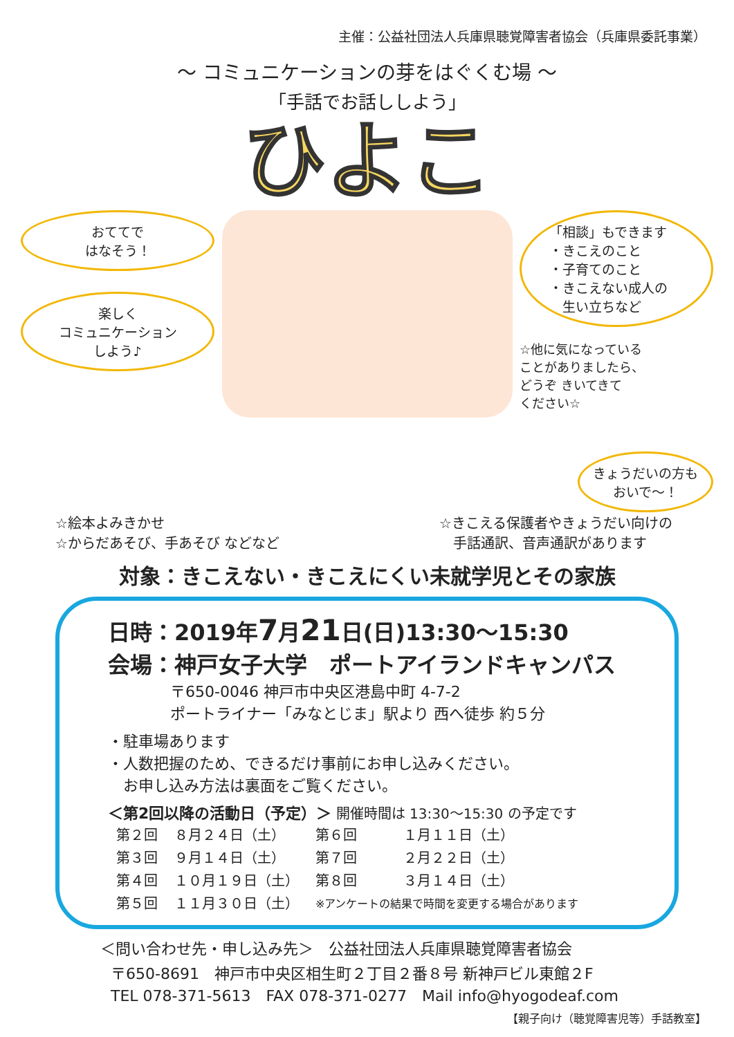主催：公益社団法人兵庫県聴覚障害者協会（兵庫県委託事業）
～ コミュニケーションの芽をはぐくむ場 ～
「手話でお話ししよう」
ひよこ
おててで
はなそう！
楽しく
コミュニケーション
しよう♪
「相談」もできます
・きこえのこと
・子育てのこと
・きこえない成人の
　生い立ちなど
☆他に気になっている
ことがありましたら、
どうぞ きいてきて
ください☆
☆絵本よみきかせ
☆からだあそび、手あそび などなど
きょうだいの方も
おいで～！
☆きこえる保護者やきょうだい向けの
　手話通訳、音声通訳があります
対象：きこえない・きこえにくい未就学児とその家族
日時：2019年7月21日(日)13:30～15:30
会場：神戸女子大学　ポートアイランドキャンパス
〒650-0046 神戸市中央区港島中町 4-7-2
ポートライナー「みなとじま」駅より 西へ徒歩 約５分
・駐車場あります
・人数把握のため、できるだけ事前にお申し込みください。
　お申し込み方法は裏面をご覧ください。
＜第2回以降の活動日（予定）＞ 開催時間は 13:30～15:30 の予定です
| 第２回 | ８月２４日（土） | 第６回 | １月１１日（土） |
| 第３回 | ９月１４日（土） | 第７回 | ２月２２日（土） |
| 第４回 | １０月１９日（土） | 第８回 | ３月１４日（土） |
| 第５回 | １１月３０日（土） | ※アンケートの結果で時間を変更する場合があります | |
＜問い合わせ先・申し込み先＞　公益社団法人兵庫県聴覚障害者協会
〒650-8691　神戸市中央区相生町２丁目２番８号 新神戸ビル東館２F
TEL 078-371-5613　FAX 078-371-0277　Mail info@hyogodeaf.com
【親子向け（聴覚障害児等）手話教室】